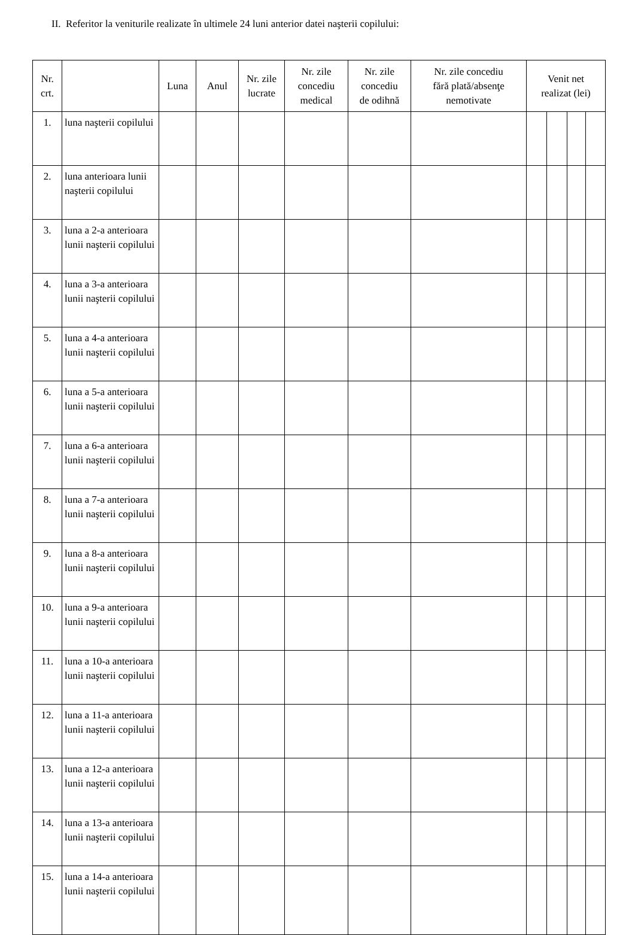II. Referitor la veniturile realizate în ultimele 24 luni anterior datei naşterii copilului:
| Nr. crt. | | Luna | Anul | Nr. zile lucrate | Nr. zile concediu medical | Nr. zile concediu de odihnă | Nr. zile concediu fără plată/absenţe nemotivate | Venit net realizat (lei) | | | |
| --- | --- | --- | --- | --- | --- | --- | --- | --- | --- | --- | --- |
| 1. | luna naşterii copilului | | | | | | | | | | |
| 2. | luna anterioara lunii naşterii copilului | | | | | | | | | | |
| 3. | luna a 2-a anterioara lunii naşterii copilului | | | | | | | | | | |
| 4. | luna a 3-a anterioara lunii naşterii copilului | | | | | | | | | | |
| 5. | luna a 4-a anterioara lunii naşterii copilului | | | | | | | | | | |
| 6. | luna a 5-a anterioara lunii naşterii copilului | | | | | | | | | | |
| 7. | luna a 6-a anterioara lunii naşterii copilului | | | | | | | | | | |
| 8. | luna a 7-a anterioara lunii naşterii copilului | | | | | | | | | | |
| 9. | luna a 8-a anterioara lunii naşterii copilului | | | | | | | | | | |
| 10. | luna a 9-a anterioara lunii naşterii copilului | | | | | | | | | | |
| 11. | luna a 10-a anterioara lunii naşterii copilului | | | | | | | | | | |
| 12. | luna a 11-a anterioara lunii naşterii copilului | | | | | | | | | | |
| 13. | luna a 12-a anterioara lunii naşterii copilului | | | | | | | | | | |
| 14. | luna a 13-a anterioara lunii naşterii copilului | | | | | | | | | | |
| 15. | luna a 14-a anterioara lunii naşterii copilului | | | | | | | | | | |